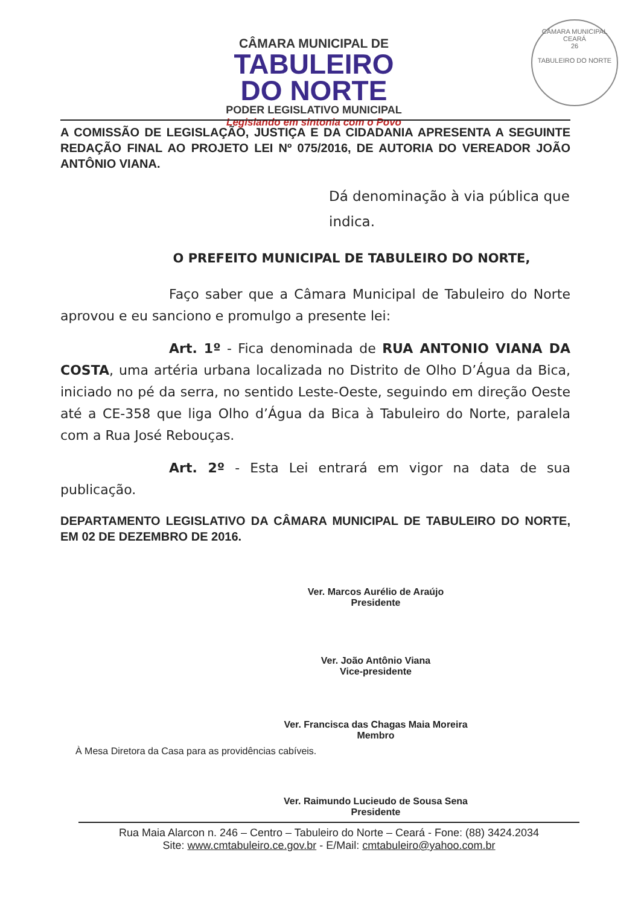CÂMARA MUNICIPAL DE
TABULEIRO
DO NORTE
PODER LEGISLATIVO MUNICIPAL
Legislando em sintonia com o Povo
CÂMARA MUNICIPAL
CEARÁ
26
TABULEIRO DO NORTE
A COMISSÃO DE LEGISLAÇÃO, JUSTIÇA E DA CIDADANIA APRESENTA A SEGUINTE REDAÇÃO FINAL AO PROJETO LEI Nº 075/2016, DE AUTORIA DO VEREADOR JOÃO ANTÔNIO VIANA.
Dá denominação à via pública que indica.
O PREFEITO MUNICIPAL DE TABULEIRO DO NORTE,
Faço saber que a Câmara Municipal de Tabuleiro do Norte aprovou e eu sanciono e promulgo a presente lei:
Art. 1º - Fica denominada de RUA ANTONIO VIANA DA COSTA, uma artéria urbana localizada no Distrito de Olho D’Água da Bica, iniciado no pé da serra, no sentido Leste-Oeste, seguindo em direção Oeste até a CE-358 que liga Olho d’Água da Bica à Tabuleiro do Norte, paralela com a Rua José Rebouças.
Art. 2º - Esta Lei entrará em vigor na data de sua publicação.
DEPARTAMENTO LEGISLATIVO DA CÂMARA MUNICIPAL DE TABULEIRO DO NORTE, EM 02 DE DEZEMBRO DE 2016.
Ver. Marcos Aurélio de Araújo
Presidente
Ver. João Antônio Viana
Vice-presidente
Ver. Francisca das Chagas Maia Moreira
Membro
À Mesa Diretora da Casa para as providências cabíveis.
Ver. Raimundo Lucieudo de Sousa Sena
Presidente
Rua Maia Alarcon n. 246 – Centro – Tabuleiro do Norte – Ceará - Fone: (88) 3424.2034
Site: www.cmtabuleiro.ce.gov.br - E/Mail: cmtabuleiro@yahoo.com.br